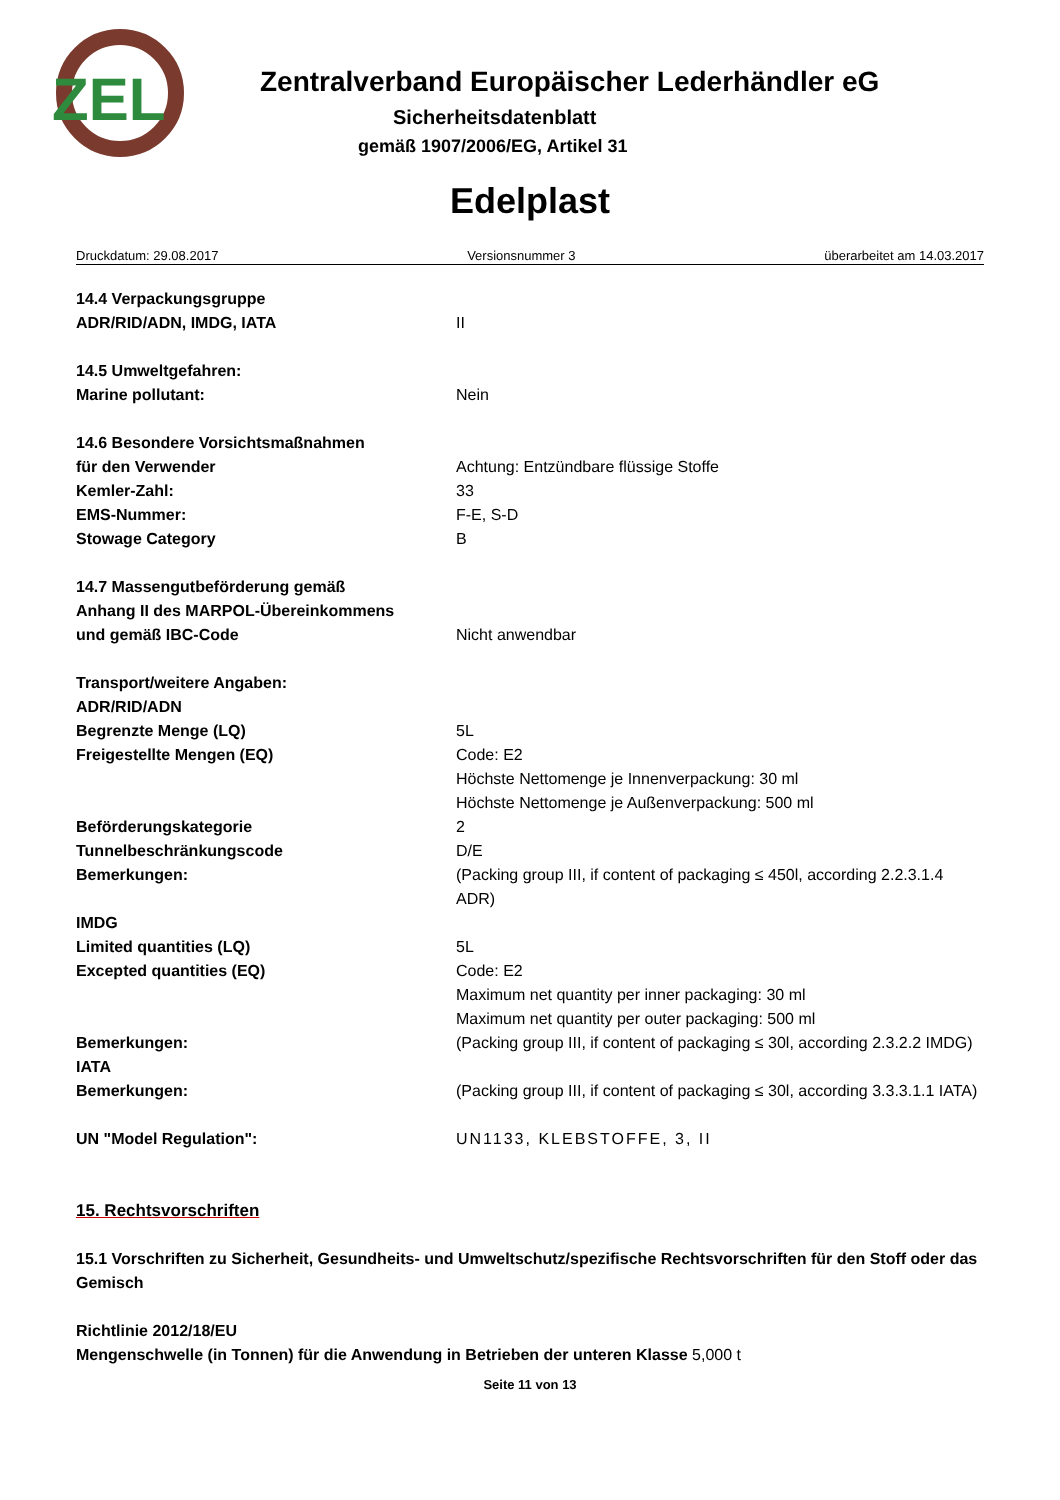ZEL
Zentralverband Europäischer Lederhändler eG
Sicherheitsdatenblatt
gemäß 1907/2006/EG, Artikel 31
Edelplast
Druckdatum: 29.08.2017 Versionsnummer 3 überarbeitet am 14.03.2017
14.4 Verpackungsgruppe
ADR/RID/ADN, IMDG, IATA II
14.5 Umweltgefahren:
Marine pollutant: Nein
14.6 Besondere Vorsichtsmaßnahmen
für den Verwender Achtung: Entzündbare flüssige Stoffe
Kemler-Zahl: 33
EMS-Nummer: F-E, S-D
Stowage Category B
14.7 Massengutbeförderung gemäß
Anhang II des MARPOL-Übereinkommens
und gemäß IBC-Code
Nicht anwendbar
Transport/weitere Angaben:
ADR/RID/ADN
Begrenzte Menge (LQ) 5L
Freigestellte Mengen (EQ) Code: E2
Höchste Nettomenge je Innenverpackung: 30 ml
Höchste Nettomenge je Außenverpackung: 500 ml
Beförderungskategorie 2
Tunnelbeschränkungscode D/E
Bemerkungen: (Packing group III, if content of packaging ≤ 450l, according 2.2.3.1.4 ADR)
IMDG
Limited quantities (LQ) 5L
Excepted quantities (EQ) Code: E2
Maximum net quantity per inner packaging: 30 ml
Maximum net quantity per outer packaging: 500 ml
Bemerkungen: (Packing group III, if content of packaging ≤ 30l, according 2.3.2.2 IMDG)
IATA
Bemerkungen: (Packing group III, if content of packaging ≤ 30l, according 3.3.3.1.1 IATA)
UN "Model Regulation": UN1133, KLEBSTOFFE, 3, II
15. Rechtsvorschriften
15.1 Vorschriften zu Sicherheit, Gesundheits- und Umweltschutz/spezifische Rechtsvorschriften für den Stoff oder das Gemisch
Richtlinie 2012/18/EU
Mengenschwelle (in Tonnen) für die Anwendung in Betrieben der unteren Klasse 5,000 t
Seite 11 von 13